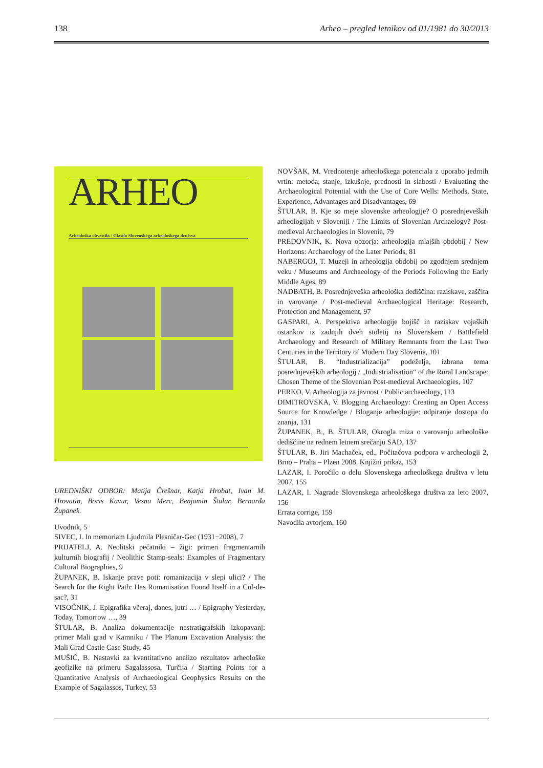138 Arheo – pregled letnikov od 01/1981 do 30/2013
ARHEO
Arheološka obvestila / Glasilo Slovenskega arheološkega društva
UREDNIŠKI ODBOR: Matija Črešnar, Katja Hrobat, Ivan M. Hrovatin, Boris Kavur, Vesna Merc, Benjamin Štular, Bernarda Županek.
Uvodnik, 5
SIVEC, I. In memoriam Ljudmila Plesničar-Gec (1931−2008), 7
PRIJATELJ, A. Neolitski pečatniki – žigi: primeri fragmentarnih kulturnih biografij / Neolithic Stamp-seals: Examples of Fragmentary Cultural Biographies, 9
ŽUPANEK, B. Iskanje prave poti: romanizacija v slepi ulici? / The Search for the Right Path: Has Romanisation Found Itself in a Cul-de-sac?, 31
VISOČNIK, J. Epigrafika včeraj, danes, jutri … / Epigraphy Yesterday, Today, Tomorrow …, 39
ŠTULAR, B. Analiza dokumentacije nestratigrafskih izkopavanj: primer Mali grad v Kamniku / The Planum Excavation Analysis: the Mali Grad Castle Case Study, 45
MUŠIČ, B. Nastavki za kvantitativno analizo rezultatov arheološke geofizike na primeru Sagalassosa, Turčija / Starting Points for a Quantitative Analysis of Archaeological Geophysics Results on the Example of Sagalassos, Turkey, 53
NOVŠAK, M. Vrednotenje arheološkega potenciala z uporabo jedrnih vrtin: metoda, stanje, izkušnje, prednosti in slabosti / Evaluating the Archaeological Potential with the Use of Core Wells: Methods, State, Experience, Advantages and Disadvantages, 69
ŠTULAR, B. Kje so meje slovenske arheologije? O posrednjeveških arheologijah v Sloveniji / The Limits of Slovenian Archaelogy? Post-medieval Archaeologies in Slovenia, 79
PREDOVNIK, K. Nova obzorja: arheologija mlajših obdobij / New Horizons: Archaeology of the Later Periods, 81
NABERGOJ, T. Muzeji in arheologija obdobij po zgodnjem srednjem veku / Museums and Archaeology of the Periods Following the Early Middle Ages, 89
NADBATH, B. Posrednjeveška arheološka dediščina: raziskave, zaščita in varovanje / Post-medieval Archaeological Heritage: Research, Protection and Management, 97
GASPARI, A. Perspektiva arheologije bojišč in raziskav vojaških ostankov iz zadnjih dveh stoletij na Slovenskem / Battlefield Archaeology and Research of Military Remnants from the Last Two Centuries in the Territory of Modern Day Slovenia, 101
ŠTULAR, B. “Industrializacija” podeželja, izbrana tema posrednjeveških arheologij / „Industrialisation“ of the Rural Landscape: Chosen Theme of the Slovenian Post-medieval Archaeologies, 107
PERKO, V. Arheologija za javnost / Public archaeology, 113
DIMITROVSKA, V. Blogging Archaeology: Creating an Open Access Source for Knowledge / Bloganje arheologije: odpiranje dostopa do znanja, 131
ŽUPANEK, B., B. ŠTULAR, Okrogla miza o varovanju arheološke dediščine na rednem letnem srečanju SAD, 137
ŠTULAR, B. Jiri Machaček, ed., Počitačova podpora v archeologii 2, Brno – Praha – Plzen 2008. Knjižni prikaz, 153
LAZAR, I. Poročilo o delu Slovenskega arheološkega društva v letu 2007, 155
LAZAR, I. Nagrade Slovenskega arheološkega društva za leto 2007, 156
Errata corrige, 159
Navodila avtorjem, 160